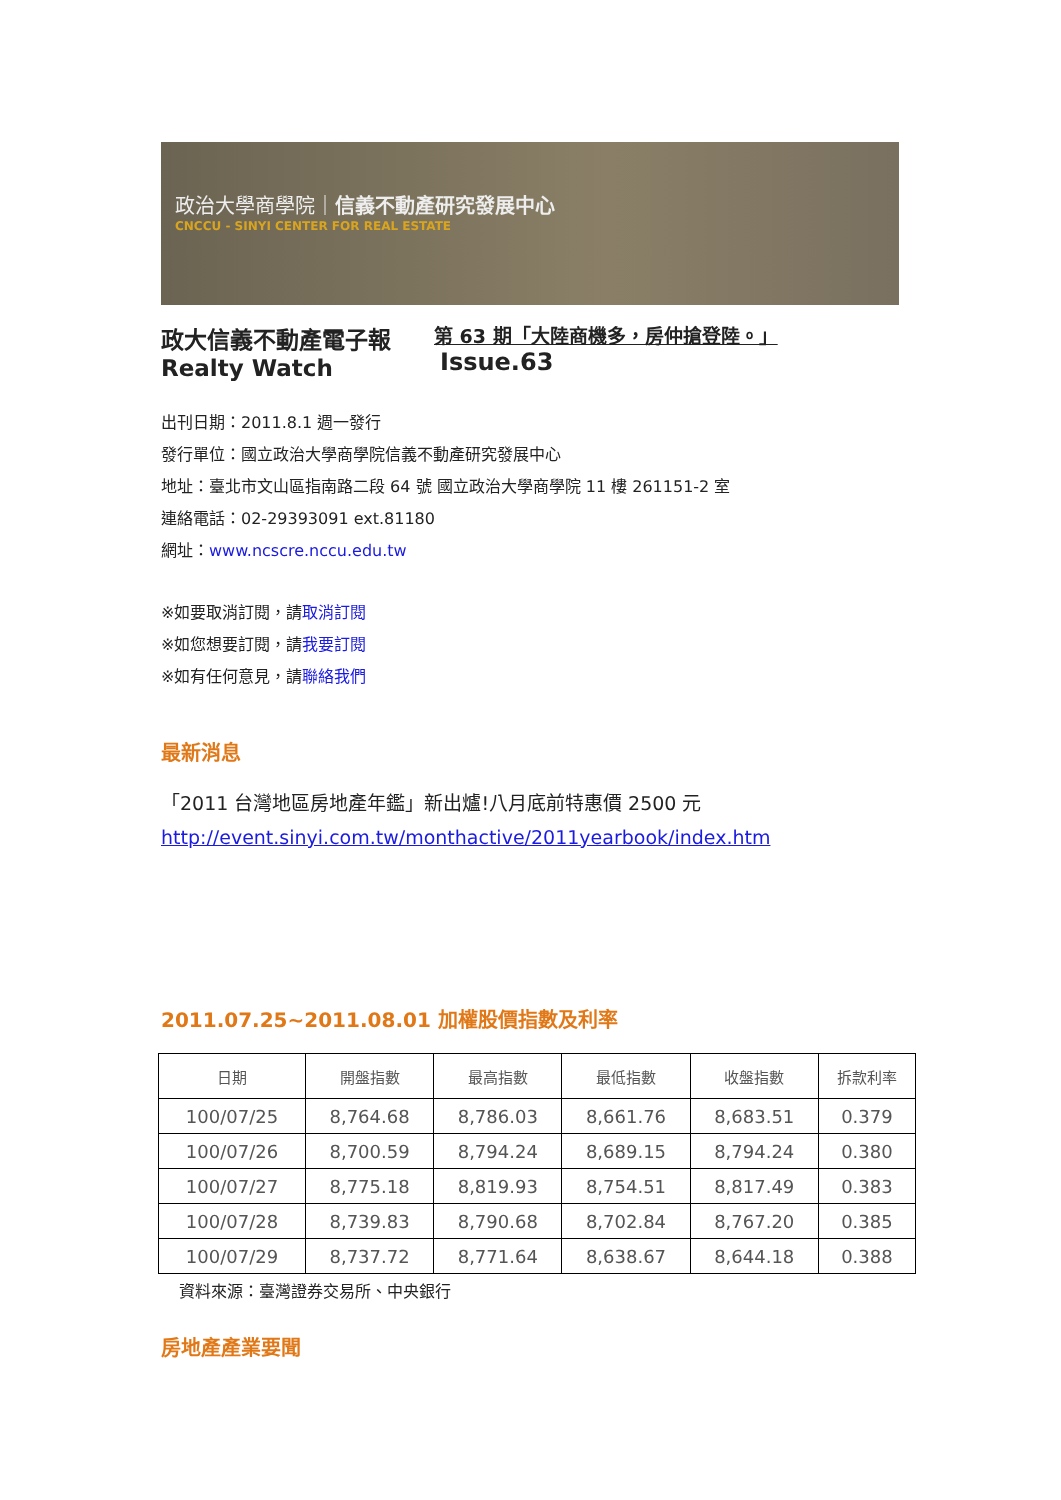政治大學商學院｜信義不動產研究發展中心
CNCCU - SINYI CENTER FOR REAL ESTATE
政大信義不動產電子報
Realty Watch
第 63 期「大陸商機多，房仲搶登陸。」
Issue.63
出刊日期：2011.8.1 週一發行
發行單位：國立政治大學商學院信義不動產研究發展中心
地址：臺北市文山區指南路二段 64 號 國立政治大學商學院 11 樓 261151-2 室
連絡電話：02-29393091 ext.81180
網址：www.ncscre.nccu.edu.tw
※如要取消訂閱，請取消訂閱
※如您想要訂閱，請我要訂閱
※如有任何意見，請聯絡我們
最新消息
「2011 台灣地區房地產年鑑」新出爐!八月底前特惠價 2500 元
http://event.sinyi.com.tw/monthactive/2011yearbook/index.htm
2011.07.25~2011.08.01 加權股價指數及利率
| 日期 | 開盤指數 | 最高指數 | 最低指數 | 收盤指數 | 拆款利率 |
| --- | --- | --- | --- | --- | --- |
| 100/07/25 | 8,764.68 | 8,786.03 | 8,661.76 | 8,683.51 | 0.379 |
| 100/07/26 | 8,700.59 | 8,794.24 | 8,689.15 | 8,794.24 | 0.380 |
| 100/07/27 | 8,775.18 | 8,819.93 | 8,754.51 | 8,817.49 | 0.383 |
| 100/07/28 | 8,739.83 | 8,790.68 | 8,702.84 | 8,767.20 | 0.385 |
| 100/07/29 | 8,737.72 | 8,771.64 | 8,638.67 | 8,644.18 | 0.388 |
資料來源：臺灣證券交易所、中央銀行
房地產產業要聞